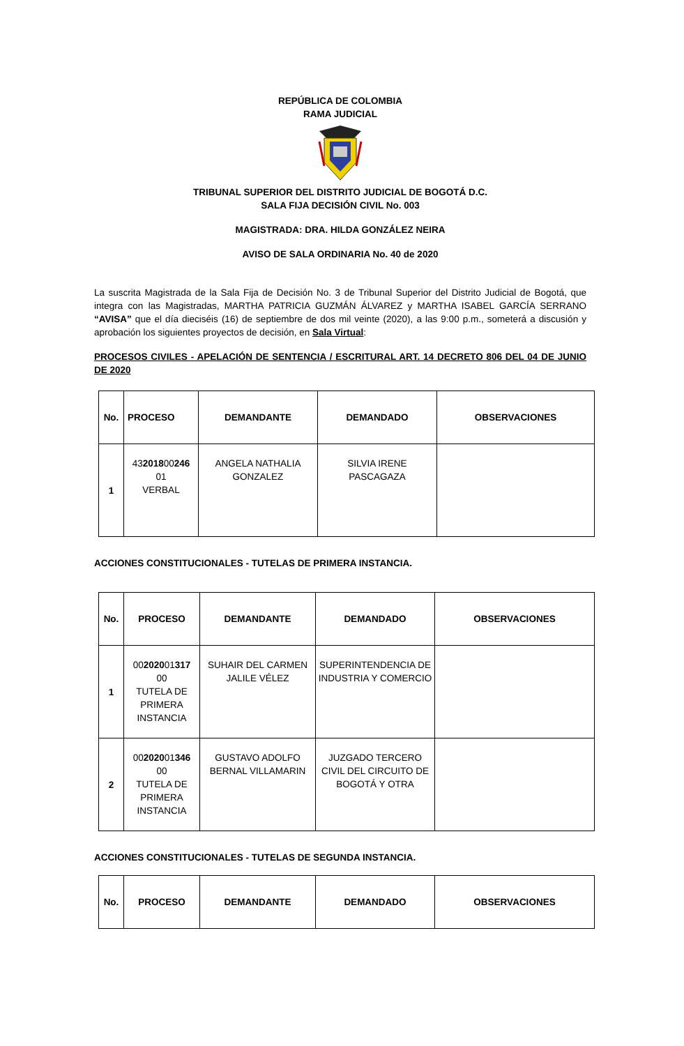REPÚBLICA DE COLOMBIA
RAMA JUDICIAL
TRIBUNAL SUPERIOR DEL DISTRITO JUDICIAL DE BOGOTÁ D.C.
SALA FIJA DECISIÓN CIVIL No. 003
MAGISTRADA: DRA. HILDA GONZÁLEZ NEIRA
AVISO DE SALA ORDINARIA No. 40 de 2020
La suscrita Magistrada de la Sala Fija de Decisión No. 3 de Tribunal Superior del Distrito Judicial de Bogotá, que integra con las Magistradas, MARTHA PATRICIA GUZMÁN ÁLVAREZ y MARTHA ISABEL GARCÍA SERRANO “AVISA” que el día dieciséis (16) de septiembre de dos mil veinte (2020), a las 9:00 p.m., someterá a discusión y aprobación los siguientes proyectos de decisión, en Sala Virtual:
PROCESOS CIVILES - APELACIÓN DE SENTENCIA / ESCRITURAL ART. 14 DECRETO 806 DEL 04 DE JUNIO DE 2020
| No. | PROCESO | DEMANDANTE | DEMANDADO | OBSERVACIONES |
| --- | --- | --- | --- | --- |
| 1 | 43 2018 00 246 01 VERBAL | ANGELA NATHALIA GONZALEZ | SILVIA IRENE PASCAGAZA | |
ACCIONES CONSTITUCIONALES - TUTELAS DE PRIMERA INSTANCIA.
| No. | PROCESO | DEMANDANTE | DEMANDADO | OBSERVACIONES |
| --- | --- | --- | --- | --- |
| 1 | 00 2020 01 317 00 TUTELA DE PRIMERA INSTANCIA | SUHAIR DEL CARMEN JALILE VÉLEZ | SUPERINTENDENCIA DE INDUSTRIA Y COMERCIO | |
| 2 | 00 2020 01 346 00 TUTELA DE PRIMERA INSTANCIA | GUSTAVO ADOLFO BERNAL VILLAMARIN | JUZGADO TERCERO CIVIL DEL CIRCUITO DE BOGOTÁ Y OTRA | |
ACCIONES CONSTITUCIONALES - TUTELAS DE SEGUNDA INSTANCIA.
| No. | PROCESO | DEMANDANTE | DEMANDADO | OBSERVACIONES |
| --- | --- | --- | --- | --- |